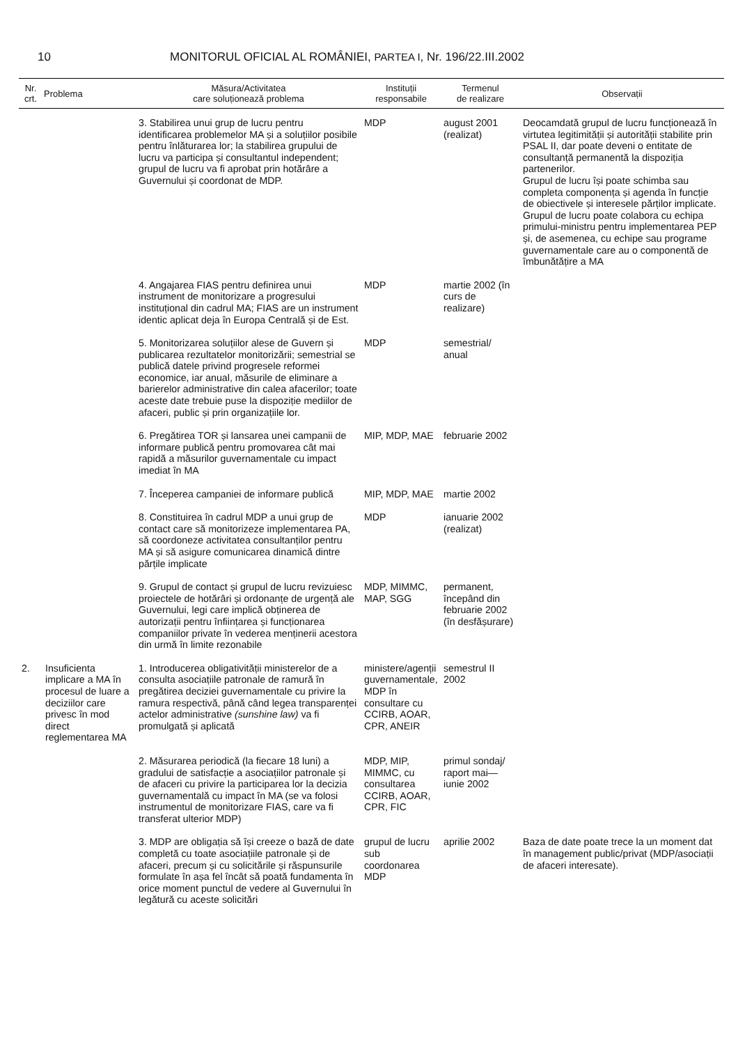10 MONITORUL OFICIAL AL ROMÂNIEI, PARTEA I, Nr. 196/22.III.2002
| Nr. crt. | Problema | Măsura/Activitatea care soluționează problema | Instituții responsabile | Termenul de realizare | Observații |
| --- | --- | --- | --- | --- | --- |
| | | 3. Stabilirea unui grup de lucru pentru identificarea problemelor MA și a soluțiilor posibile pentru înlăturarea lor; la stabilirea grupului de lucru va participa și consultantul independent; grupul de lucru va fi aprobat prin hotărâre a Guvernului și coordonat de MDP. | MDP | august 2001 (realizat) | Deocamdată grupul de lucru funcționează în virtutea legitimității și autorității stabilite prin PSAL II, dar poate deveni o entitate de consultanță permanentă la dispoziția partenerilor. Grupul de lucru își poate schimba sau completa componența și agenda în funcție de obiectivele și interesele părților implicate. Grupul de lucru poate colabora cu echipa primului-ministru pentru implementarea PEP și, de asemenea, cu echipe sau programe guvernamentale care au o componentă de îmbunătățire a MA |
| | | 4. Angajarea FIAS pentru definirea unui instrument de monitorizare a progresului instituțional din cadrul MA; FIAS are un instrument identic aplicat deja în Europa Centrală și de Est. | MDP | martie 2002 (în curs de realizare) | |
| | | 5. Monitorizarea soluțiilor alese de Guvern și publicarea rezultatelor monitorizării; semestrial se publică datele privind progresele reformei economice, iar anual, măsurile de eliminare a barierelor administrative din calea afacerilor; toate aceste date trebuie puse la dispoziție mediilor de afaceri, public și prin organizațiile lor. | MDP | semestrial/ anual | |
| | | 6. Pregătirea TOR și lansarea unei campanii de informare publică pentru promovarea cât mai rapidă a măsurilor guvernamentale cu impact imediat în MA | MIP, MDP, MAE | februarie 2002 | |
| | | 7. Începerea campaniei de informare publică | MIP, MDP, MAE | martie 2002 | |
| | | 8. Constituirea în cadrul MDP a unui grup de contact care să monitorizeze implementarea PA, să coordoneze activitatea consultanților pentru MA și să asigure comunicarea dinamică dintre părțile implicate | MDP | ianuarie 2002 (realizat) | |
| | | 9. Grupul de contact și grupul de lucru revizuiesc proiectele de hotărâri și ordonanțe de urgență ale Guvernului, legi care implică obținerea de autorizații pentru înființarea și funcționarea companiilor private în vederea menținerii acestora din urmă în limite rezonabile | MDP, MIMMC, MAP, SGG | permanent, începând din februarie 2002 (în desfășurare) | |
| 2. | Insuficienta implicare a MA în procesul de luare a deciziilor care privesc în mod direct reglementarea MA | 1. Introducerea obligativității ministerelor de a consulta asociațiile patronale de ramură în pregătirea deciziei guvernamentale cu privire la ramura respectivă, până când legea transparenței actelor administrative (sunshine law) va fi promulgată și aplicată | ministere/agenții guvernamentale, MDP în consultare cu CCIRB, AOAR, CPR, ANEIR | semestrul II 2002 | |
| | | 2. Măsurarea periodică (la fiecare 18 luni) a gradului de satisfacție a asociațiilor patronale și de afaceri cu privire la participarea lor la decizia guvernamentală cu impact în MA (se va folosi instrumentul de monitorizare FIAS, care va fi transferat ulterior MDP) | MDP, MIP, MIMMC, cu consultarea CCIRB, AOAR, CPR, FIC | primul sondaj/ raport mai—iunie 2002 | |
| | | 3. MDP are obligația să își creeze o bază de date completă cu toate asociațiile patronale și de afaceri, precum și cu solicitările și răspunsurile formulate în așa fel încât să poată fundamenta în orice moment punctul de vedere al Guvernului în legătură cu aceste solicitări | grupul de lucru sub coordonarea MDP | aprilie 2002 | Baza de date poate trece la un moment dat în management public/privat (MDP/asociații de afaceri interesate). |